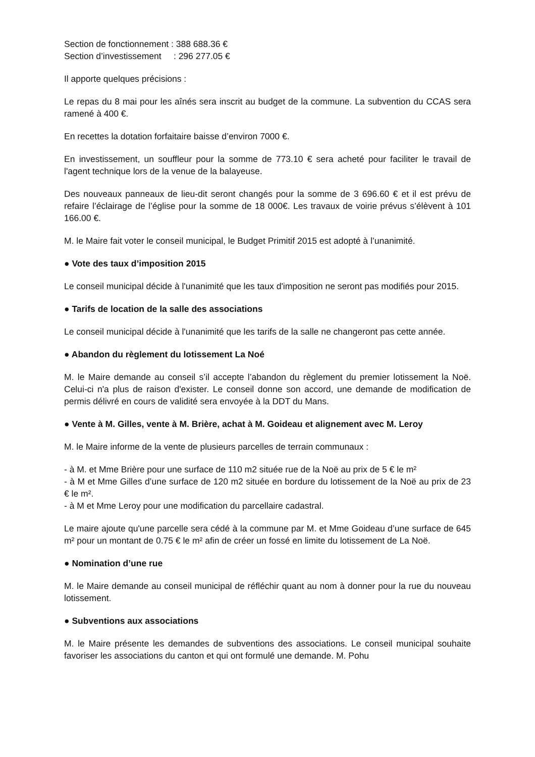Section de fonctionnement : 388 688.36 €
Section d’investissement : 296 277.05 €
Il apporte quelques précisions :
Le repas du 8 mai pour les aînés sera inscrit au budget de la commune. La subvention du CCAS sera ramené à 400 €.
En recettes la dotation forfaitaire baisse d’environ 7000 €.
En investissement, un souffleur pour la somme de 773.10 € sera acheté pour faciliter le travail de l'agent technique lors de la venue de la balayeuse.
Des nouveaux panneaux de lieu-dit seront changés pour la somme de 3 696.60 € et il est prévu de refaire l’éclairage de l’église pour la somme de 18 000€. Les travaux de voirie prévus s’élèvent à 101 166.00 €.
M. le Maire fait voter le conseil municipal, le Budget Primitif 2015 est adopté à l’unanimité.
● Vote des taux d’imposition 2015
Le conseil municipal décide à l'unanimité que les taux d'imposition ne seront pas modifiés pour 2015.
● Tarifs de location de la salle des associations
Le conseil municipal décide à l'unanimité que les tarifs de la salle ne changeront pas cette année.
● Abandon du règlement du lotissement La Noé
M. le Maire demande au conseil s’il accepte l’abandon du règlement du premier lotissement la Noë. Celui-ci n'a plus de raison d'exister. Le conseil donne son accord, une demande de modification de permis délivré en cours de validité sera envoyée à la DDT du Mans.
● Vente à M. Gilles, vente à M. Brière, achat à M. Goideau et alignement avec M. Leroy
M. le Maire informe de la vente de plusieurs parcelles de terrain communaux :
- à M. et Mme Brière pour une surface de 110 m2 située rue de la Noë au prix de 5 € le m²
- à M et Mme Gilles d’une surface de 120 m2 située en bordure du lotissement de la Noë au prix de 23 € le m².
- à M et Mme Leroy pour une modification du parcellaire cadastral.
Le maire ajoute qu'une parcelle sera cédé à la commune par M. et Mme Goideau d’une surface de 645 m² pour un montant de 0.75 € le m² afin de créer un fossé en limite du lotissement de La Noë.
● Nomination d’une rue
M. le Maire demande au conseil municipal de réfléchir quant au nom à donner pour la rue du nouveau lotissement.
● Subventions aux associations
M. le Maire présente les demandes de subventions des associations. Le conseil municipal souhaite favoriser les associations du canton et qui ont formulé une demande. M. Pohu